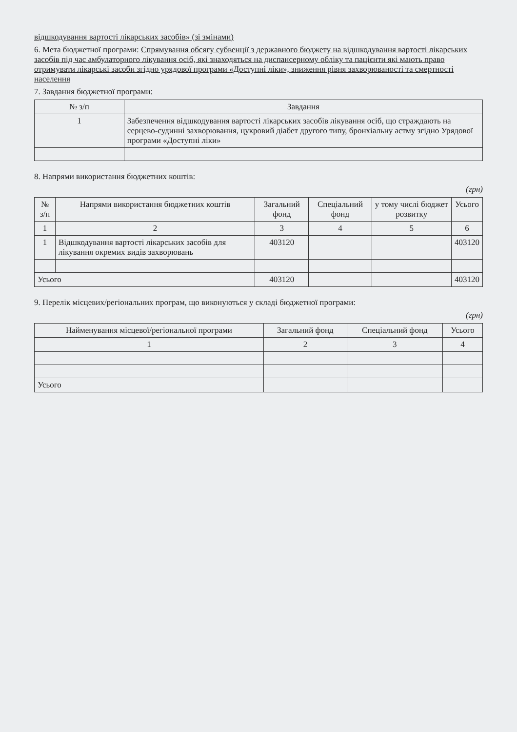відшкодування вартості лікарських засобів» (зі змінами)
6. Мета бюджетної програми: Спрямування обсягу субвенції з державного бюджету на відшкодування вартості лікарських засобів під час амбулаторного лікування осіб, які знаходяться на диспансерному обліку та пацієнти які мають право отримувати лікарські засоби згідно урядової програми «Доступні ліки», зниження рівня захворюваності та смертності населення
7. Завдання бюджетної програми:
| № з/п | Завдання |
| --- | --- |
| 1 | Забезпечення відшкодування вартості лікарських засобів лікування осіб, що страждають на серцево-судинні захворювання, цукровий діабет другого типу, бронхіальну астму згідно Урядової програми «Доступні ліки» |
8. Напрями використання бюджетних коштів:
(грн)
| № з/п | Напрями використання бюджетних коштів | Загальний фонд | Спеціальний фонд | у тому числі бюджет розвитку | Усього |
| --- | --- | --- | --- | --- | --- |
| 1 | 2 | 3 | 4 | 5 | 6 |
| 1 | Відшкодування вартості лікарських засобів для лікування окремих видів захворювань | 403120 | | | 403120 |
| Усього | | 403120 | | | 403120 |
9. Перелік місцевих/регіональних програм, що виконуються у складі бюджетної програми:
(грн)
| Найменування місцевої/регіональної програми | Загальний фонд | Спеціальний фонд | Усього |
| --- | --- | --- | --- |
| 1 | 2 | 3 | 4 |
| Усього | | | |